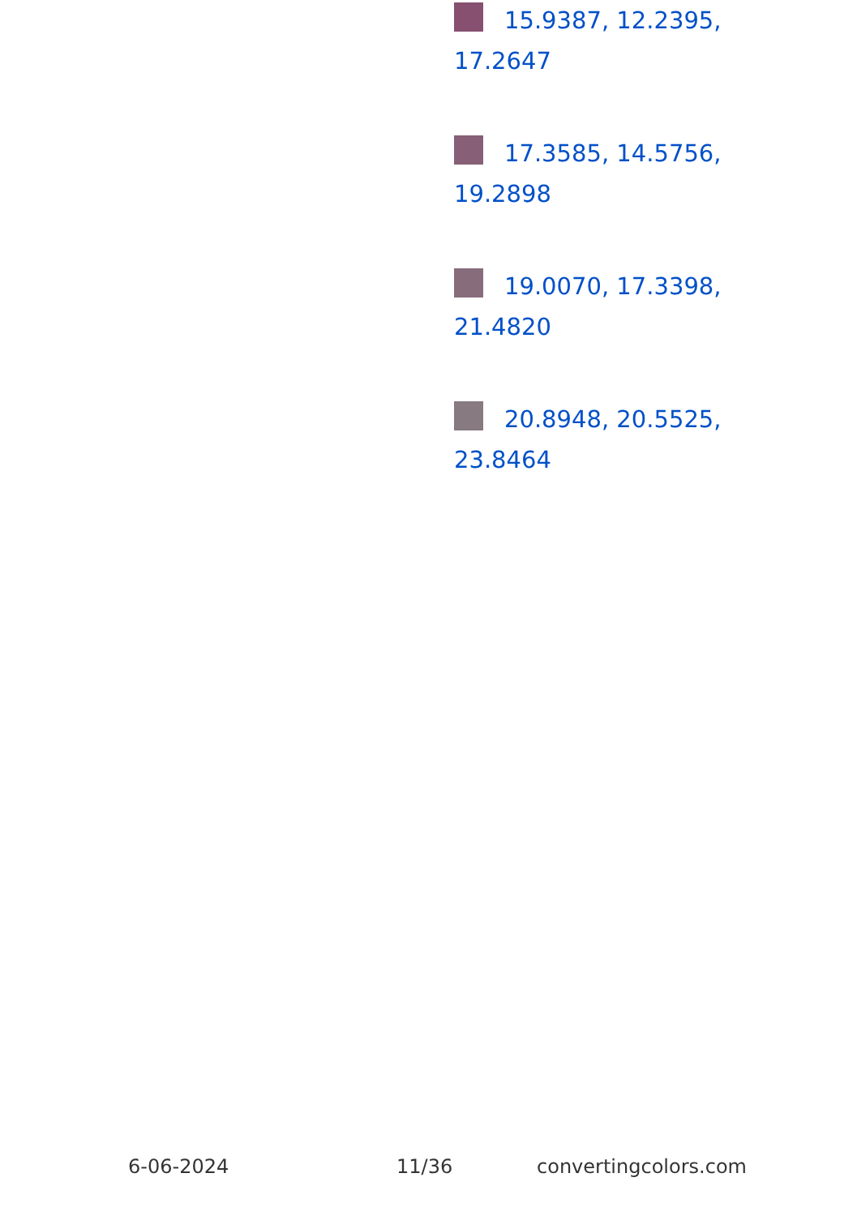15.9387, 12.2395, 17.2647
17.3585, 14.5756, 19.2898
19.0070, 17.3398, 21.4820
20.8948, 20.5525, 23.8464
6-06-2024 11/36 convertingcolors.com